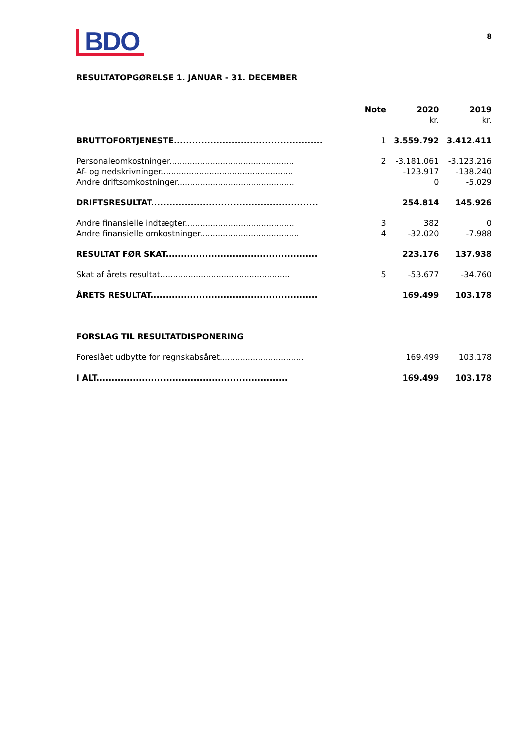BDO
8
RESULTATOPGØRELSE 1. JANUAR - 31. DECEMBER
| | Note | 2020 | 2019 |
| --- | --- | --- | --- |
| | | kr. | kr. |
| BRUTTOFORTJENESTE................................................. | 1 | 3.559.792 | 3.412.411 |
| Personaleomkostninger................................................. | 2 | -3.181.061 | -3.123.216 |
| Af- og nedskrivninger.................................................... | | -123.917 | -138.240 |
| Andre driftsomkostninger.............................................. | | 0 | -5.029 |
| DRIFTSRESULTAT....................................................... | | 254.814 | 145.926 |
| Andre finansielle indtægter........................................... | 3 | 382 | 0 |
| Andre finansielle omkostninger....................................... | 4 | -32.020 | -7.988 |
| RESULTAT FØR SKAT.................................................. | | 223.176 | 137.938 |
| Skat af årets resultat................................................... | 5 | -53.677 | -34.760 |
| ÅRETS RESULTAT....................................................... | | 169.499 | 103.178 |
| FORSLAG TIL RESULTATDISPONERING | | | |
| Foreslået udbytte for regnskabsåret................................. | | 169.499 | 103.178 |
| I ALT............................................................... | | 169.499 | 103.178 |